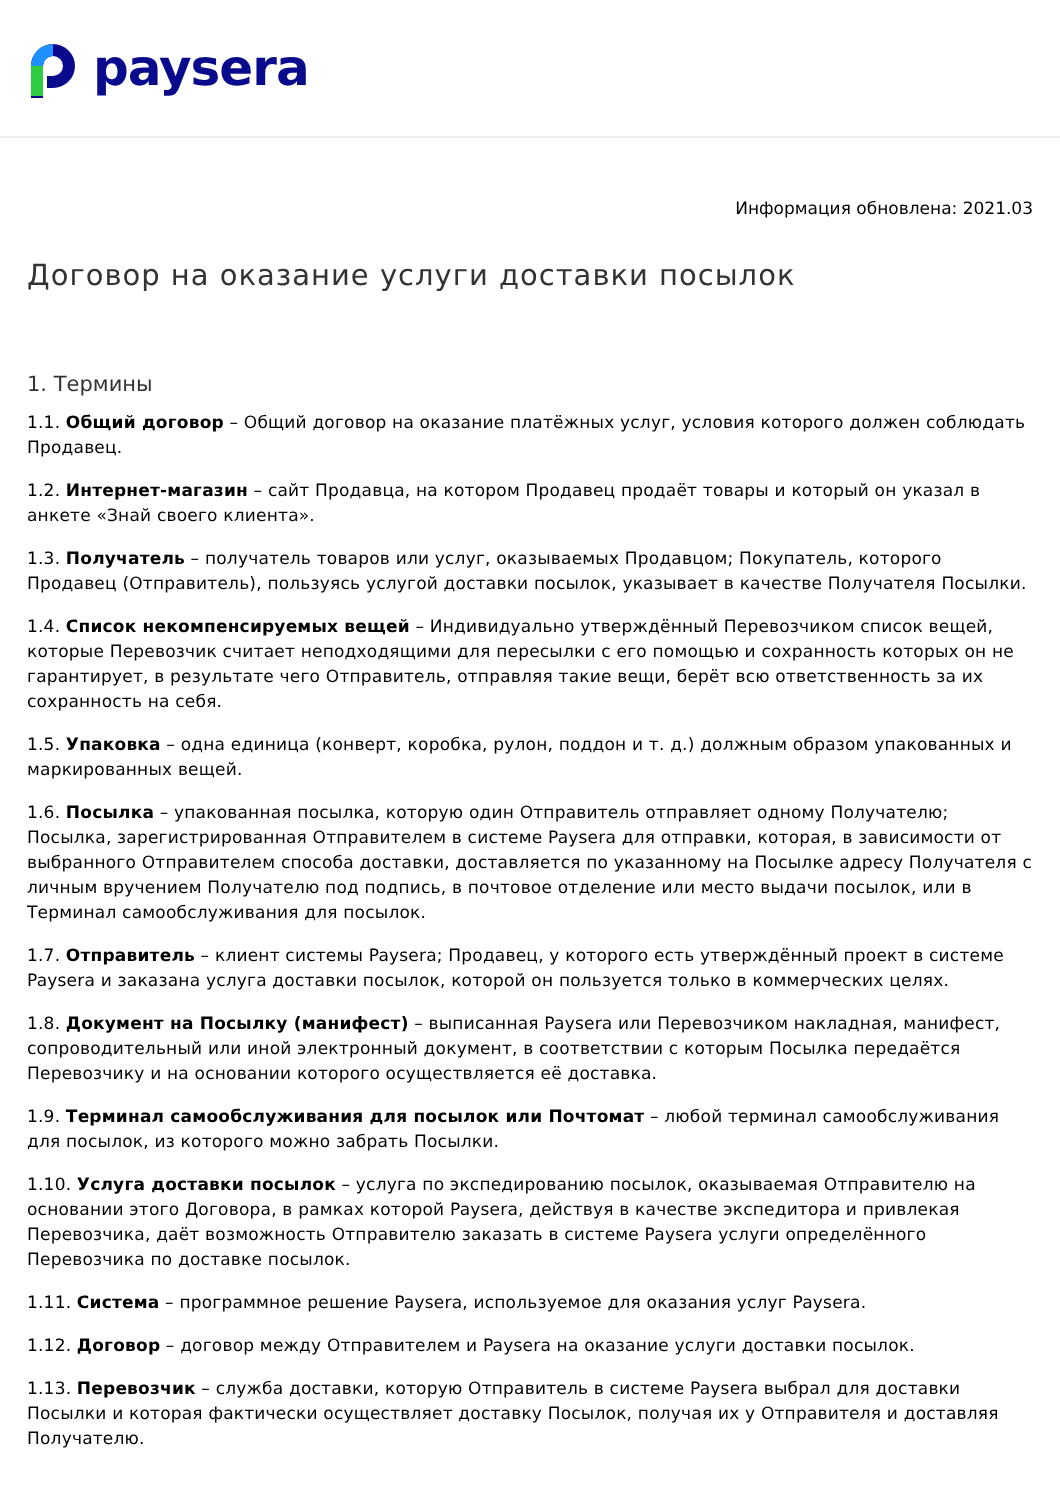paysera
Информация обновлена: 2021.03
Договор на оказание услуги доставки посылок
1. Термины
1.1. Общий договор – Общий договор на оказание платёжных услуг, условия которого должен соблюдать Продавец.
1.2. Интернет-магазин – сайт Продавца, на котором Продавец продаёт товары и который он указал в анкете «Знай своего клиента».
1.3. Получатель – получатель товаров или услуг, оказываемых Продавцом; Покупатель, которого Продавец (Отправитель), пользуясь услугой доставки посылок, указывает в качестве Получателя Посылки.
1.4. Список некомпенсируемых вещей – Индивидуально утверждённый Перевозчиком список вещей, которые Перевозчик считает неподходящими для пересылки с его помощью и сохранность которых он не гарантирует, в результате чего Отправитель, отправляя такие вещи, берёт всю ответственность за их сохранность на себя.
1.5. Упаковка – одна единица (конверт, коробка, рулон, поддон и т. д.) должным образом упакованных и маркированных вещей.
1.6. Посылка – упакованная посылка, которую один Отправитель отправляет одному Получателю; Посылка, зарегистрированная Отправителем в системе Paysera для отправки, которая, в зависимости от выбранного Отправителем способа доставки, доставляется по указанному на Посылке адресу Получателя с личным вручением Получателю под подпись, в почтовое отделение или место выдачи посылок, или в Терминал самообслуживания для посылок.
1.7. Отправитель – клиент системы Paysera; Продавец, у которого есть утверждённый проект в системе Paysera и заказана услуга доставки посылок, которой он пользуется только в коммерческих целях.
1.8. Документ на Посылку (манифест) – выписанная Paysera или Перевозчиком накладная, манифест, сопроводительный или иной электронный документ, в соответствии с которым Посылка передаётся Перевозчику и на основании которого осуществляется её доставка.
1.9. Терминал самообслуживания для посылок или Почтомат – любой терминал самообслуживания для посылок, из которого можно забрать Посылки.
1.10. Услуга доставки посылок – услуга по экспедированию посылок, оказываемая Отправителю на основании этого Договора, в рамках которой Paysera, действуя в качестве экспедитора и привлекая Перевозчика, даёт возможность Отправителю заказать в системе Paysera услуги определённого Перевозчика по доставке посылок.
1.11. Система – программное решение Paysera, используемое для оказания услуг Paysera.
1.12. Договор – договор между Отправителем и Paysera на оказание услуги доставки посылок.
1.13. Перевозчик – служба доставки, которую Отправитель в системе Paysera выбрал для доставки Посылки и которая фактически осуществляет доставку Посылок, получая их у Отправителя и доставляя Получателю.